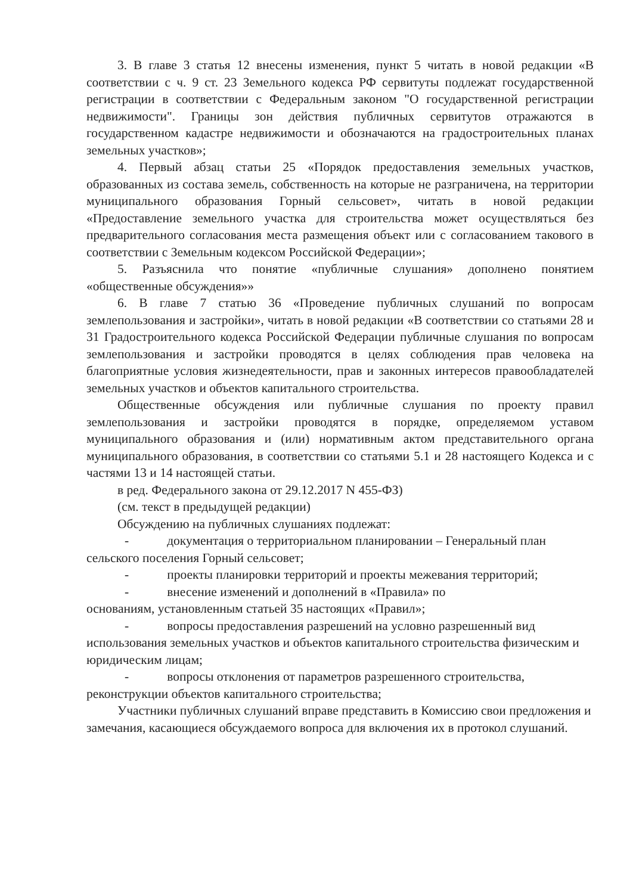3. В главе 3 статья 12 внесены изменения, пункт 5 читать в новой редакции «В соответствии с ч. 9 ст. 23 Земельного кодекса РФ сервитуты подлежат государственной регистрации в соответствии с Федеральным законом "О государственной регистрации недвижимости". Границы зон действия публичных сервитутов отражаются в государственном кадастре недвижимости и обозначаются на градостроительных планах земельных участков»;
4. Первый абзац статьи 25 «Порядок предоставления земельных участков, образованных из состава земель, собственность на которые не разграничена, на территории муниципального образования Горный сельсовет», читать в новой редакции «Предоставление земельного участка для строительства может осуществляться без предварительного согласования места размещения объект или с согласованием такового в соответствии с Земельным кодексом Российской Федерации»;
5. Разъяснила что понятие «публичные слушания» дополнено понятием «общественные обсуждения»»
6. В главе 7 статью 36 «Проведение публичных слушаний по вопросам землепользования и застройки», читать в новой редакции «В соответствии со статьями 28 и 31 Градостроительного кодекса Российской Федерации публичные слушания по вопросам землепользования и застройки проводятся в целях соблюдения прав человека на благоприятные условия жизнедеятельности, прав и законных интересов правообладателей земельных участков и объектов капитального строительства.
Общественные обсуждения или публичные слушания по проекту правил землепользования и застройки проводятся в порядке, определяемом уставом муниципального образования и (или) нормативным актом представительного органа муниципального образования, в соответствии со статьями 5.1 и 28 настоящего Кодекса и с частями 13 и 14 настоящей статьи.
в ред. Федерального закона от 29.12.2017 N 455-ФЗ)
(см. текст в предыдущей редакции)
Обсуждению на публичных слушаниях подлежат:
- документация о территориальном планировании – Генеральный план сельского поселения Горный сельсовет;
- проекты планировки территорий и проекты межевания территорий;
- внесение изменений и дополнений в «Правила» по
основаниям, установленным статьей 35 настоящих «Правил»;
- вопросы предоставления разрешений на условно разрешенный вид использования земельных участков и объектов капитального строительства физическим и юридическим лицам;
- вопросы отклонения от параметров разрешенного строительства, реконструкции объектов капитального строительства;
Участники публичных слушаний вправе представить в Комиссию свои предложения и замечания, касающиеся обсуждаемого вопроса для включения их в протокол слушаний.